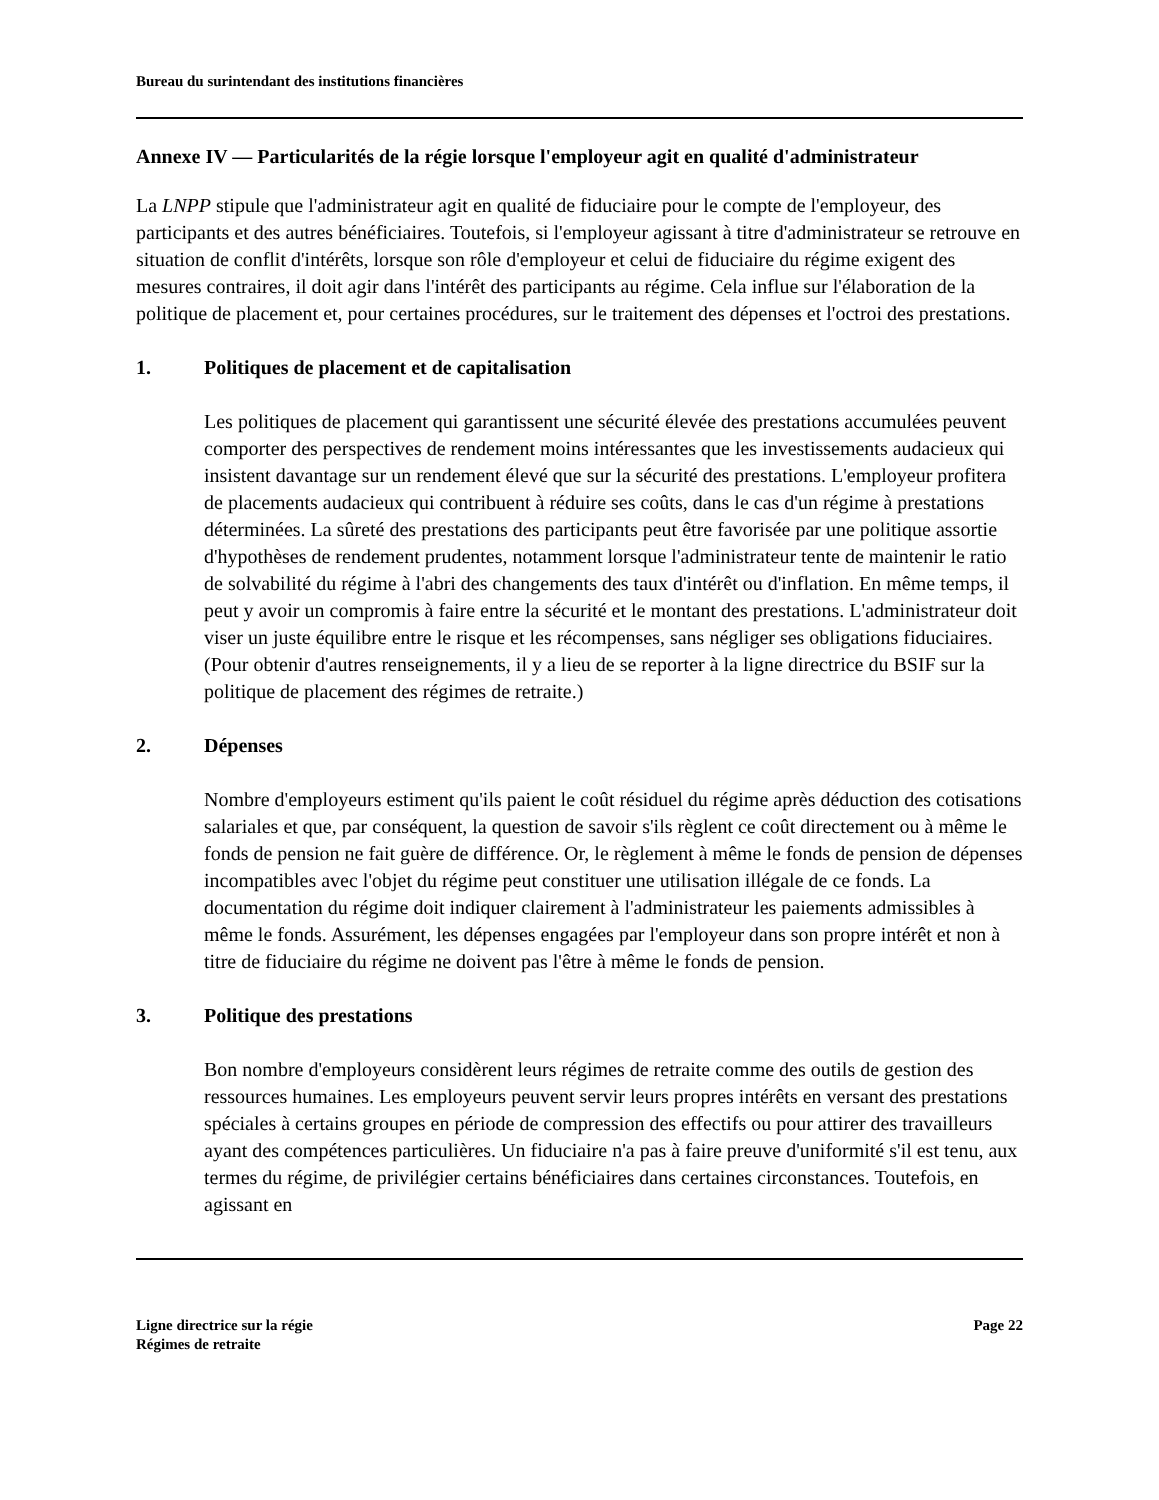Bureau du surintendant des institutions financières
Annexe IV — Particularités de la régie lorsque l'employeur agit en qualité d'administrateur
La LNPP stipule que l'administrateur agit en qualité de fiduciaire pour le compte de l'employeur, des participants et des autres bénéficiaires. Toutefois, si l'employeur agissant à titre d'administrateur se retrouve en situation de conflit d'intérêts, lorsque son rôle d'employeur et celui de fiduciaire du régime exigent des mesures contraires, il doit agir dans l'intérêt des participants au régime. Cela influe sur l'élaboration de la politique de placement et, pour certaines procédures, sur le traitement des dépenses et l'octroi des prestations.
1. Politiques de placement et de capitalisation
Les politiques de placement qui garantissent une sécurité élevée des prestations accumulées peuvent comporter des perspectives de rendement moins intéressantes que les investissements audacieux qui insistent davantage sur un rendement élevé que sur la sécurité des prestations. L'employeur profitera de placements audacieux qui contribuent à réduire ses coûts, dans le cas d'un régime à prestations déterminées. La sûreté des prestations des participants peut être favorisée par une politique assortie d'hypothèses de rendement prudentes, notamment lorsque l'administrateur tente de maintenir le ratio de solvabilité du régime à l'abri des changements des taux d'intérêt ou d'inflation. En même temps, il peut y avoir un compromis à faire entre la sécurité et le montant des prestations. L'administrateur doit viser un juste équilibre entre le risque et les récompenses, sans négliger ses obligations fiduciaires. (Pour obtenir d'autres renseignements, il y a lieu de se reporter à la ligne directrice du BSIF sur la politique de placement des régimes de retraite.)
2. Dépenses
Nombre d'employeurs estiment qu'ils paient le coût résiduel du régime après déduction des cotisations salariales et que, par conséquent, la question de savoir s'ils règlent ce coût directement ou à même le fonds de pension ne fait guère de différence. Or, le règlement à même le fonds de pension de dépenses incompatibles avec l'objet du régime peut constituer une utilisation illégale de ce fonds. La documentation du régime doit indiquer clairement à l'administrateur les paiements admissibles à même le fonds. Assurément, les dépenses engagées par l'employeur dans son propre intérêt et non à titre de fiduciaire du régime ne doivent pas l'être à même le fonds de pension.
3. Politique des prestations
Bon nombre d'employeurs considèrent leurs régimes de retraite comme des outils de gestion des ressources humaines. Les employeurs peuvent servir leurs propres intérêts en versant des prestations spéciales à certains groupes en période de compression des effectifs ou pour attirer des travailleurs ayant des compétences particulières. Un fiduciaire n'a pas à faire preuve d'uniformité s'il est tenu, aux termes du régime, de privilégier certains bénéficiaires dans certaines circonstances. Toutefois, en agissant en
Ligne directrice sur la régie
Régimes de retraite
Page 22